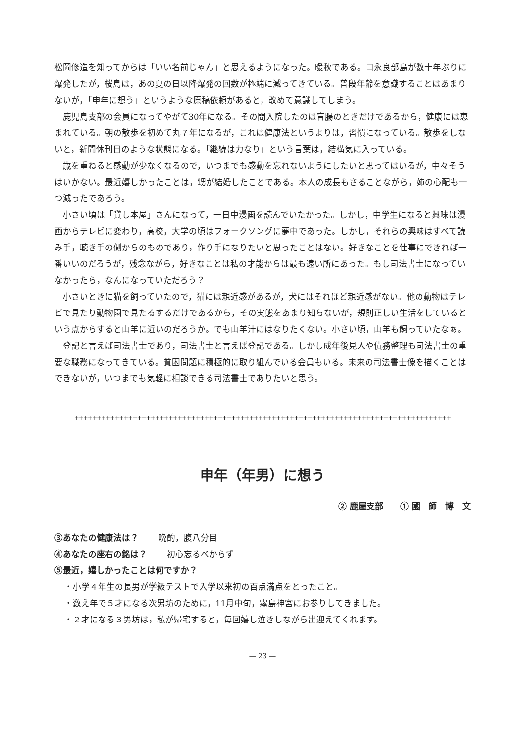松岡修造を知ってからは「いい名前じゃん」と思えるようになった。暖秋である。口永良部島が数十年ぶりに爆発したが，桜島は，あの夏の日以降爆発の回数が極端に減ってきている。普段年齢を意識することはあまりないが，「申年に想う」というような原稿依頼があると，改めて意識してしまう。
鹿児島支部の会員になってやがて30年になる。その間入院したのは盲腸のときだけであるから，健康には恵まれている。朝の散歩を初めて丸７年になるが，これは健康法というよりは，習慣になっている。散歩をしないと，新聞休刊日のような状態になる。「継続は力なり」という言葉は，結構気に入っている。
歳を重ねると感動が少なくなるので，いつまでも感動を忘れないようにしたいと思ってはいるが，中々そうはいかない。最近嬉しかったことは，甥が結婚したことである。本人の成長もさることながら，姉の心配も一つ減ったであろう。
小さい頃は「貸し本屋」さんになって，一日中漫画を読んでいたかった。しかし，中学生になると興味は漫画からテレビに変わり，高校，大学の頃はフォークソングに夢中であった。しかし，それらの興味はすべて読み手，聴き手の側からのものであり，作り手になりたいと思ったことはない。好きなことを仕事にできれば一番いいのだろうが，残念ながら，好きなことは私の才能からは最も遠い所にあった。もし司法書士になっていなかったら，なんになっていただろう？
小さいときに猫を飼っていたので，猫には親近感があるが，犬にはそれほど親近感がない。他の動物はテレビで見たり動物園で見たるするだけであるから，その実態をあまり知らないが，規則正しい生活をしているという点からすると山羊に近いのだろうか。でも山羊汁にはなりたくない。小さい頃，山羊も飼っていたなぁ。
登記と言えば司法書士であり，司法書士と言えば登記である。しかし成年後見人や債務整理も司法書士の重要な職務になってきている。貧困問題に積極的に取り組んでいる会員もいる。未来の司法書士像を描くことはできないが，いつまでも気軽に相談できる司法書士でありたいと思う。
++++++++++++++++++++++++++++++++++++++++++++++++++++++++++++++++++++++++++++++++++++
申年（年男）に想う
② 鹿屋支部　　① 國　師　博　文
③あなたの健康法は？ 晩酌，腹八分目
④あなたの座右の銘は？ 初心忘るべからず
⑤最近，嬉しかったことは何ですか？
・小学４年生の長男が学級テストで入学以来初の百点満点をとったこと。
・数え年で５才になる次男坊のために，11月中旬，霧島神宮にお参りしてきました。
・２才になる３男坊は，私が帰宅すると，毎回嬉し泣きしながら出迎えてくれます。
— 23 —